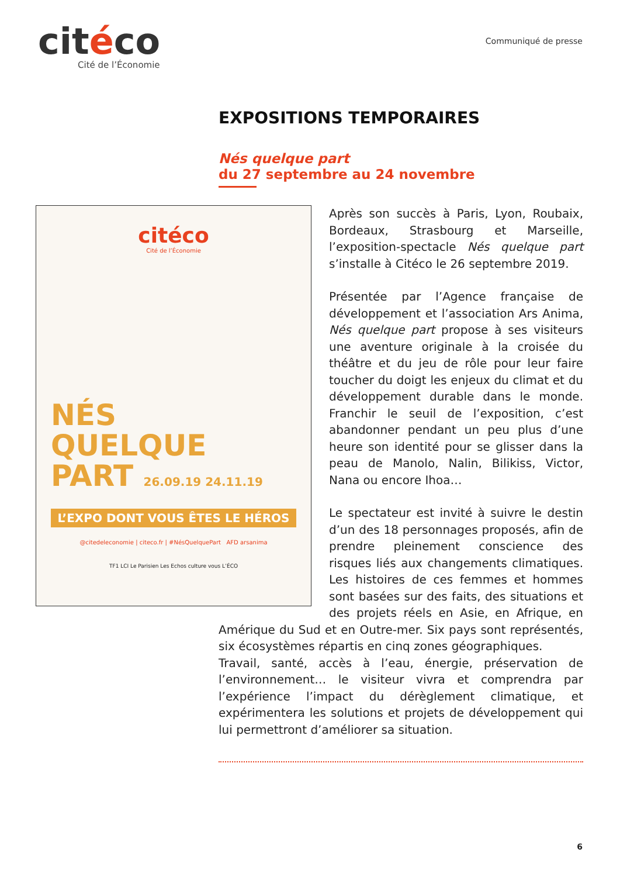citéco
Cité de l’Économie
Communiqué de presse
EXPOSITIONS TEMPORAIRES
Nés quelque part
du 27 septembre au 24 novembre
citéco
Cité de l’Économie
NÉS
QUELQUE
PART 26.09.19 24.11.19
L’EXPO DONT VOUS ÊTES LE HÉROS
@citedeleconomie | citeco.fr | #NésQuelquePart AFD arsanima
TF1 LCI Le Parisien Les Echos culture vous L’ÉCO
Après son succès à Paris, Lyon, Roubaix, Bordeaux, Strasbourg et Marseille, l’exposition-spectacle Nés quelque part s’installe à Citéco le 26 septembre 2019.
Présentée par l’Agence française de développement et l’association Ars Anima, Nés quelque part propose à ses visiteurs une aventure originale à la croisée du théâtre et du jeu de rôle pour leur faire toucher du doigt les enjeux du climat et du développement durable dans le monde. Franchir le seuil de l’exposition, c’est abandonner pendant un peu plus d’une heure son identité pour se glisser dans la peau de Manolo, Nalin, Bilikiss, Victor, Nana ou encore Ihoa…
Le spectateur est invité à suivre le destin d’un des 18 personnages proposés, afin de prendre pleinement conscience des risques liés aux changements climatiques. Les histoires de ces femmes et hommes sont basées sur des faits, des situations et des projets réels en Asie, en Afrique, en Amérique du Sud et en Outre-mer. Six pays sont représentés, six écosystèmes répartis en cinq zones géographiques.
Travail, santé, accès à l’eau, énergie, préservation de l’environnement… le visiteur vivra et comprendra par l’expérience l’impact du dérèglement climatique, et expérimentera les solutions et projets de développement qui lui permettront d’améliorer sa situation.
6